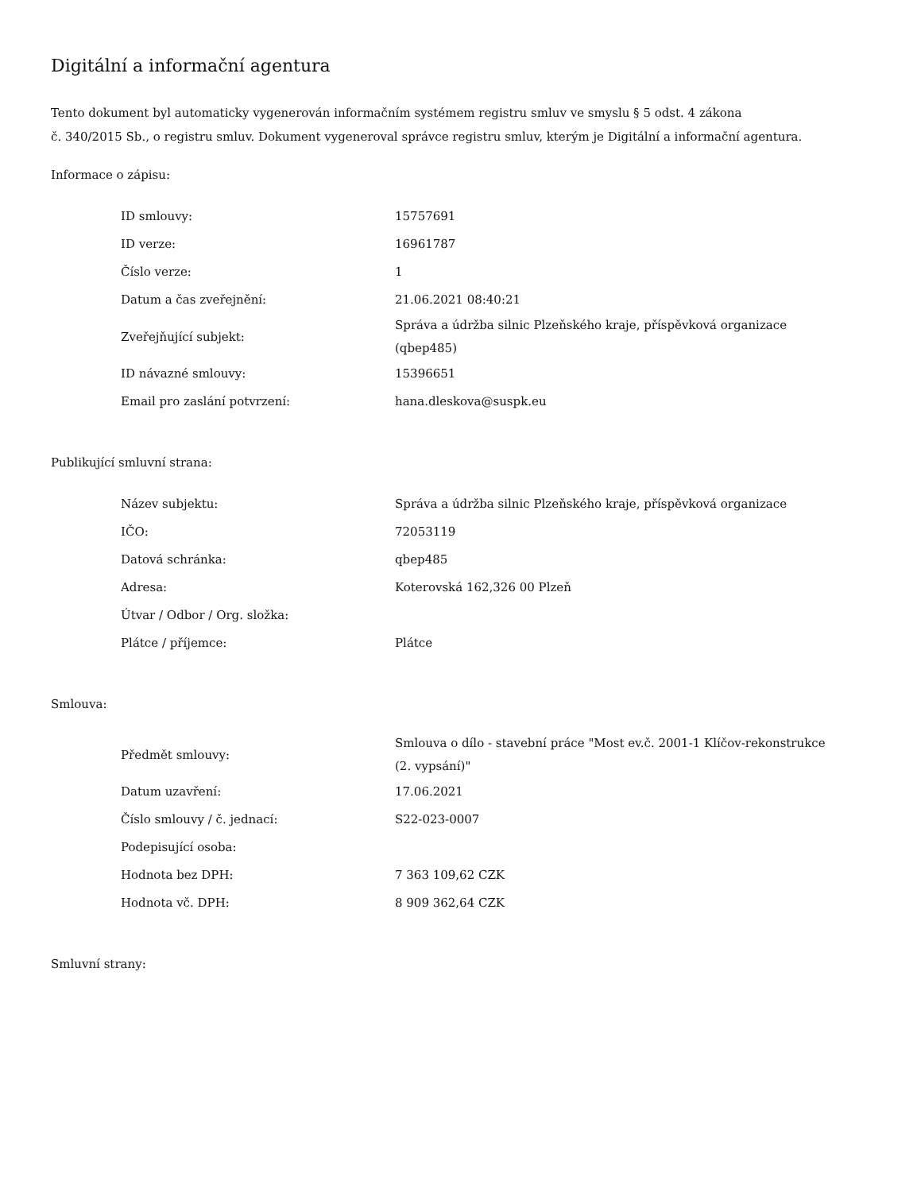Digitální a informační agentura
Tento dokument byl automaticky vygenerován informačním systémem registru smluv ve smyslu § 5 odst. 4 zákona
č. 340/2015 Sb., o registru smluv. Dokument vygeneroval správce registru smluv, kterým je Digitální a informační agentura.
Informace o zápisu:
| ID smlouvy: | 15757691 |
| ID verze: | 16961787 |
| Číslo verze: | 1 |
| Datum a čas zveřejnění: | 21.06.2021 08:40:21 |
| Zveřejňující subjekt: | Správa a údržba silnic Plzeňského kraje, příspěvková organizace (qbep485) |
| ID návazné smlouvy: | 15396651 |
| Email pro zaslání potvrzení: | hana.dleskova@suspk.eu |
Publikující smluvní strana:
| Název subjektu: | Správa a údržba silnic Plzeňského kraje, příspěvková organizace |
| IČO: | 72053119 |
| Datová schránka: | qbep485 |
| Adresa: | Koterovská 162,326 00 Plzeň |
| Útvar / Odbor / Org. složka: | |
| Plátce / příjemce: | Plátce |
Smlouva:
| Předmět smlouvy: | Smlouva o dílo - stavební práce "Most ev.č. 2001-1 Klíčov-rekonstrukce (2. vypsání)" |
| Datum uzavření: | 17.06.2021 |
| Číslo smlouvy / č. jednací: | S22-023-0007 |
| Podepisující osoba: | |
| Hodnota bez DPH: | 7 363 109,62 CZK |
| Hodnota vč. DPH: | 8 909 362,64 CZK |
Smluvní strany: